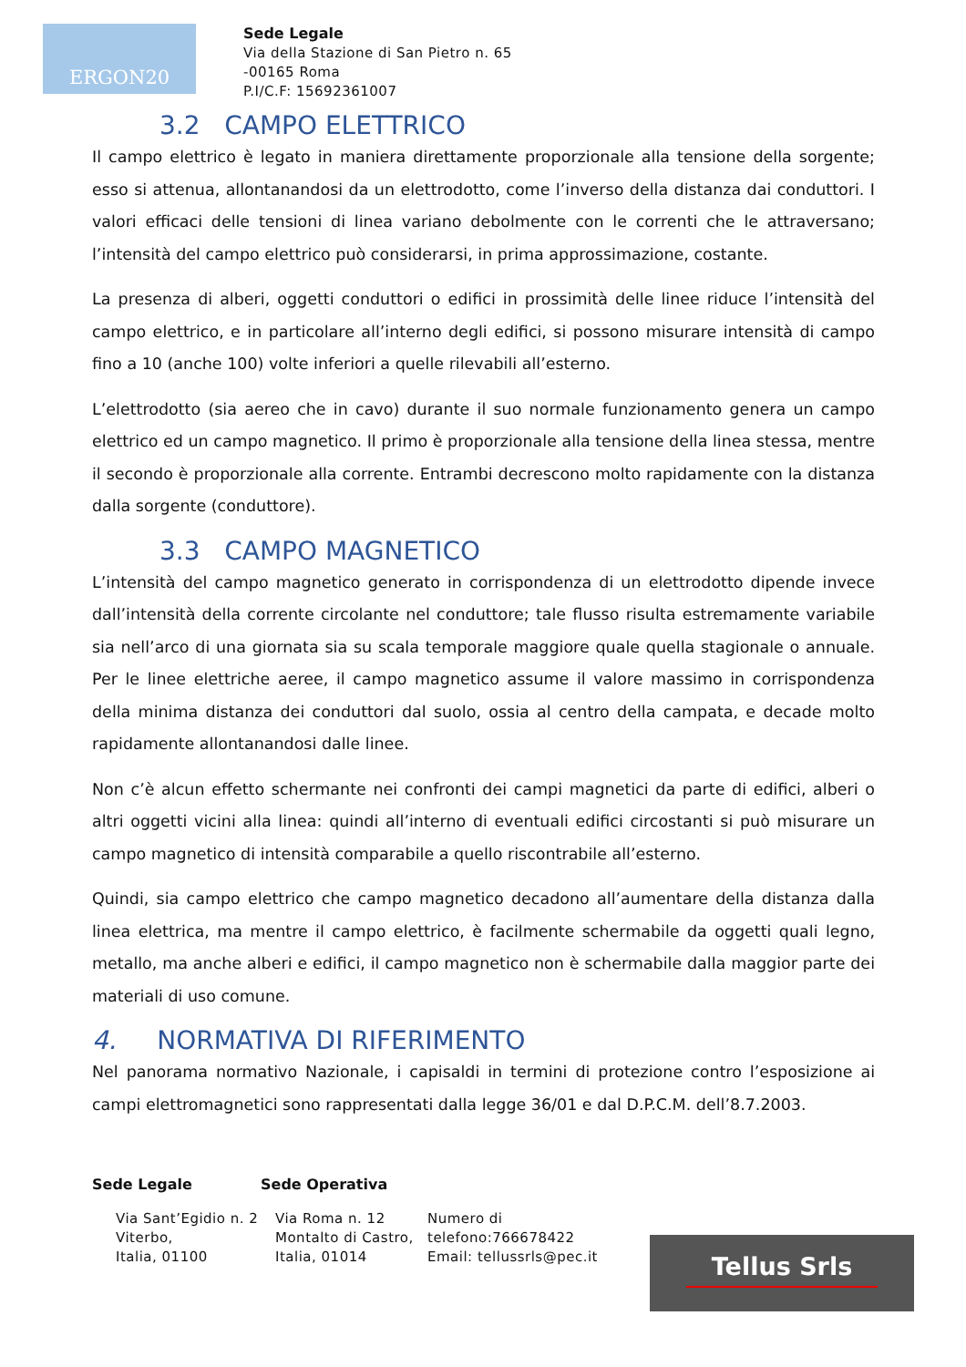ERGON20
Sede Legale
Via della Stazione di San Pietro n. 65
-00165 Roma
P.I/C.F: 15692361007
3.2 CAMPO ELETTRICO
Il campo elettrico è legato in maniera direttamente proporzionale alla tensione della sorgente; esso si attenua, allontanandosi da un elettrodotto, come l’inverso della distanza dai conduttori. I valori efficaci delle tensioni di linea variano debolmente con le correnti che le attraversano; l’intensità del campo elettrico può considerarsi, in prima approssimazione, costante.
La presenza di alberi, oggetti conduttori o edifici in prossimità delle linee riduce l’intensità del campo elettrico, e in particolare all’interno degli edifici, si possono misurare intensità di campo fino a 10 (anche 100) volte inferiori a quelle rilevabili all’esterno.
L’elettrodotto (sia aereo che in cavo) durante il suo normale funzionamento genera un campo elettrico ed un campo magnetico. Il primo è proporzionale alla tensione della linea stessa, mentre il secondo è proporzionale alla corrente. Entrambi decrescono molto rapidamente con la distanza dalla sorgente (conduttore).
3.3 CAMPO MAGNETICO
L’intensità del campo magnetico generato in corrispondenza di un elettrodotto dipende invece dall’intensità della corrente circolante nel conduttore; tale flusso risulta estremamente variabile sia nell’arco di una giornata sia su scala temporale maggiore quale quella stagionale o annuale. Per le linee elettriche aeree, il campo magnetico assume il valore massimo in corrispondenza della minima distanza dei conduttori dal suolo, ossia al centro della campata, e decade molto rapidamente allontanandosi dalle linee.
Non c’è alcun effetto schermante nei confronti dei campi magnetici da parte di edifici, alberi o altri oggetti vicini alla linea: quindi all’interno di eventuali edifici circostanti si può misurare un campo magnetico di intensità comparabile a quello riscontrabile all’esterno.
Quindi, sia campo elettrico che campo magnetico decadono all’aumentare della distanza dalla linea elettrica, ma mentre il campo elettrico, è facilmente schermabile da oggetti quali legno, metallo, ma anche alberi e edifici, il campo magnetico non è schermabile dalla maggior parte dei materiali di uso comune.
4. NORMATIVA DI RIFERIMENTO
Nel panorama normativo Nazionale, i capisaldi in termini di protezione contro l’esposizione ai campi elettromagnetici sono rappresentati dalla legge 36/01 e dal D.P.C.M. dell’8.7.2003.
Sede Legale Sede Operativa
Via Sant’Egidio n. 2
Viterbo,
Italia, 01100
Via Roma n. 12
Montalto di Castro,
Italia, 01014
Numero di
telefono:766678422
Email: tellussrls@pec.it
Tellus Srls